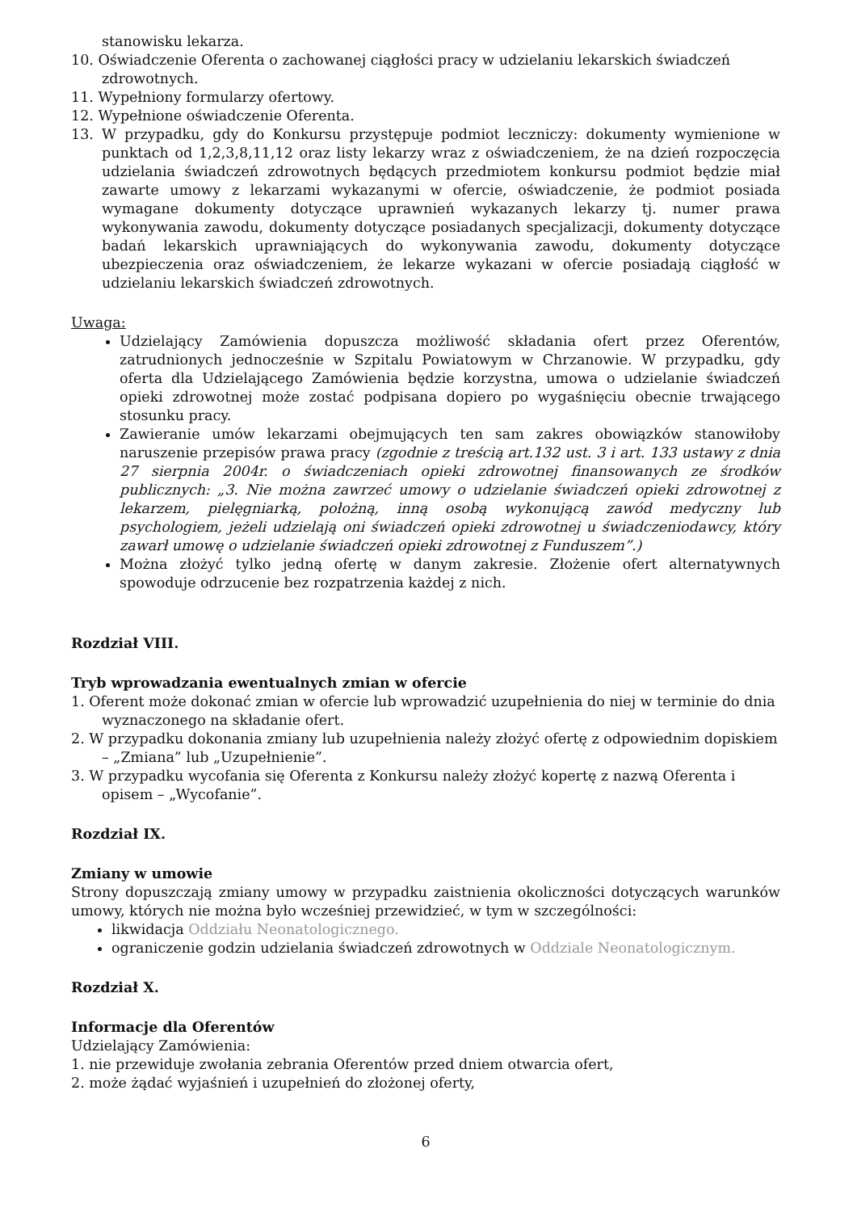stanowisku lekarza.
10. Oświadczenie Oferenta o zachowanej ciągłości pracy w udzielaniu lekarskich świadczeń zdrowotnych.
11. Wypełniony formularzy ofertowy.
12. Wypełnione oświadczenie Oferenta.
13. W przypadku, gdy do Konkursu przystępuje podmiot leczniczy: dokumenty wymienione w punktach od 1,2,3,8,11,12 oraz listy lekarzy wraz z oświadczeniem, że na dzień rozpoczęcia udzielania świadczeń zdrowotnych będących przedmiotem konkursu podmiot będzie miał zawarte umowy z lekarzami wykazanymi w ofercie, oświadczenie, że podmiot posiada wymagane dokumenty dotyczące uprawnień wykazanych lekarzy tj. numer prawa wykonywania zawodu, dokumenty dotyczące posiadanych specjalizacji, dokumenty dotyczące badań lekarskich uprawniających do wykonywania zawodu, dokumenty dotyczące ubezpieczenia oraz oświadczeniem, że lekarze wykazani w ofercie posiadają ciągłość w udzielaniu lekarskich świadczeń zdrowotnych.
Uwaga:
Udzielający Zamówienia dopuszcza możliwość składania ofert przez Oferentów, zatrudnionych jednocześnie w Szpitalu Powiatowym w Chrzanowie. W przypadku, gdy oferta dla Udzielającego Zamówienia będzie korzystna, umowa o udzielanie świadczeń opieki zdrowotnej może zostać podpisana dopiero po wygaśnięciu obecnie trwającego stosunku pracy.
Zawieranie umów lekarzami obejmujących ten sam zakres obowiązków stanowiłoby naruszenie przepisów prawa pracy (zgodnie z treścią art.132 ust. 3 i art. 133 ustawy z dnia 27 sierpnia 2004r. o świadczeniach opieki zdrowotnej finansowanych ze środków publicznych: „3. Nie można zawrzeć umowy o udzielanie świadczeń opieki zdrowotnej z lekarzem, pielęgniarką, położną, inną osobą wykonującą zawód medyczny lub psychologiem, jeżeli udzielają oni świadczeń opieki zdrowotnej u świadczeniodawcy, który zawarł umowę o udzielanie świadczeń opieki zdrowotnej z Funduszem”.)
Można złożyć tylko jedną ofertę w danym zakresie. Złożenie ofert alternatywnych spowoduje odrzucenie bez rozpatrzenia każdej z nich.
Rozdział VIII.
Tryb wprowadzania ewentualnych zmian w ofercie
1. Oferent może dokonać zmian w ofercie lub wprowadzić uzupełnienia do niej w terminie do dnia wyznaczonego na składanie ofert.
2. W przypadku dokonania zmiany lub uzupełnienia należy złożyć ofertę z odpowiednim dopiskiem – „Zmiana” lub „Uzupełnienie”.
3. W przypadku wycofania się Oferenta z Konkursu należy złożyć kopertę z nazwą Oferenta i opisem – „Wycofanie”.
Rozdział IX.
Zmiany w umowie
Strony dopuszczają zmiany umowy w przypadku zaistnienia okoliczności dotyczących warunków umowy, których nie można było wcześniej przewidzieć, w tym w szczególności:
likwidacja Oddziału Neonatologicznego.
ograniczenie godzin udzielania świadczeń zdrowotnych w Oddziale Neonatologicznym.
Rozdział X.
Informacje dla Oferentów
Udzielający Zamówienia:
1. nie przewiduje zwołania zebrania Oferentów przed dniem otwarcia ofert,
2. może żądać wyjaśnień i uzupełnień do złożonej oferty,
6